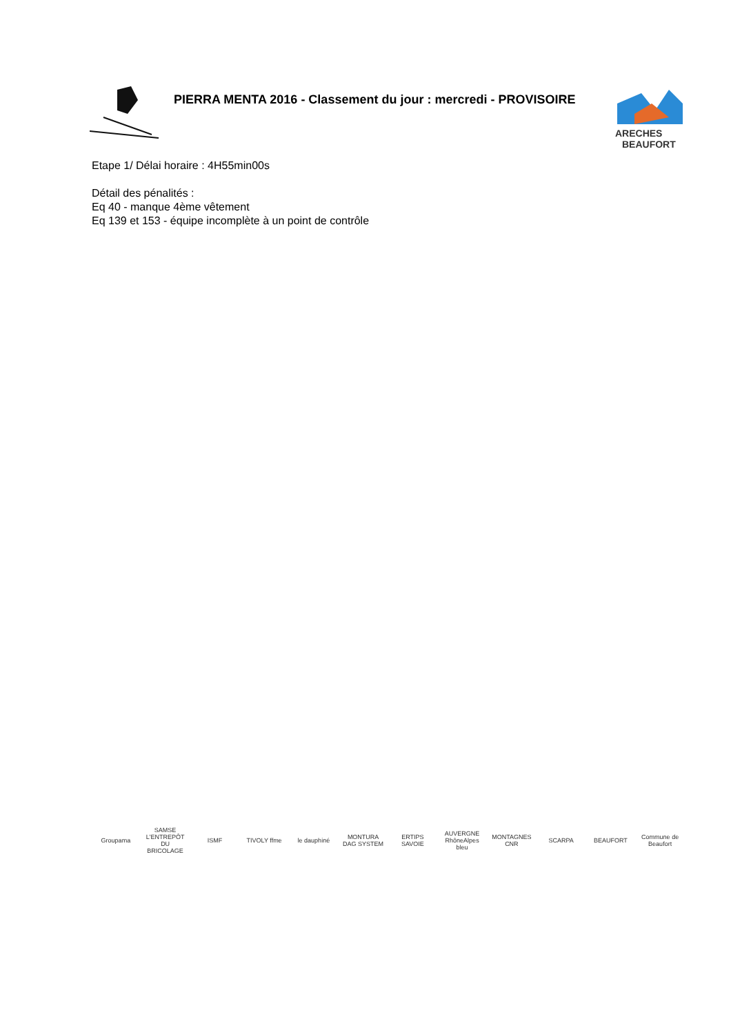PIERRA MENTA 2016 - Classement du jour : mercredi - PROVISOIRE
ARECHES
BEAUFORT
Etape 1/ Délai horaire : 4H55min00s
Détail des pénalités :
Eq 40 - manque 4ème vêtement
Eq 139 et 153 - équipe incomplète à un point de contrôle
Groupama SAMSE L'ENTREPÔT DU BRICOLAGE ISMF TIVOLY ffme le dauphiné MONTURA DAG SYSTEM ERTIPS SAVOIE AUVERGNE RhôneAlpes bleu MONTAGNES CNR SCARPA BEAUFORT Commune de Beaufort